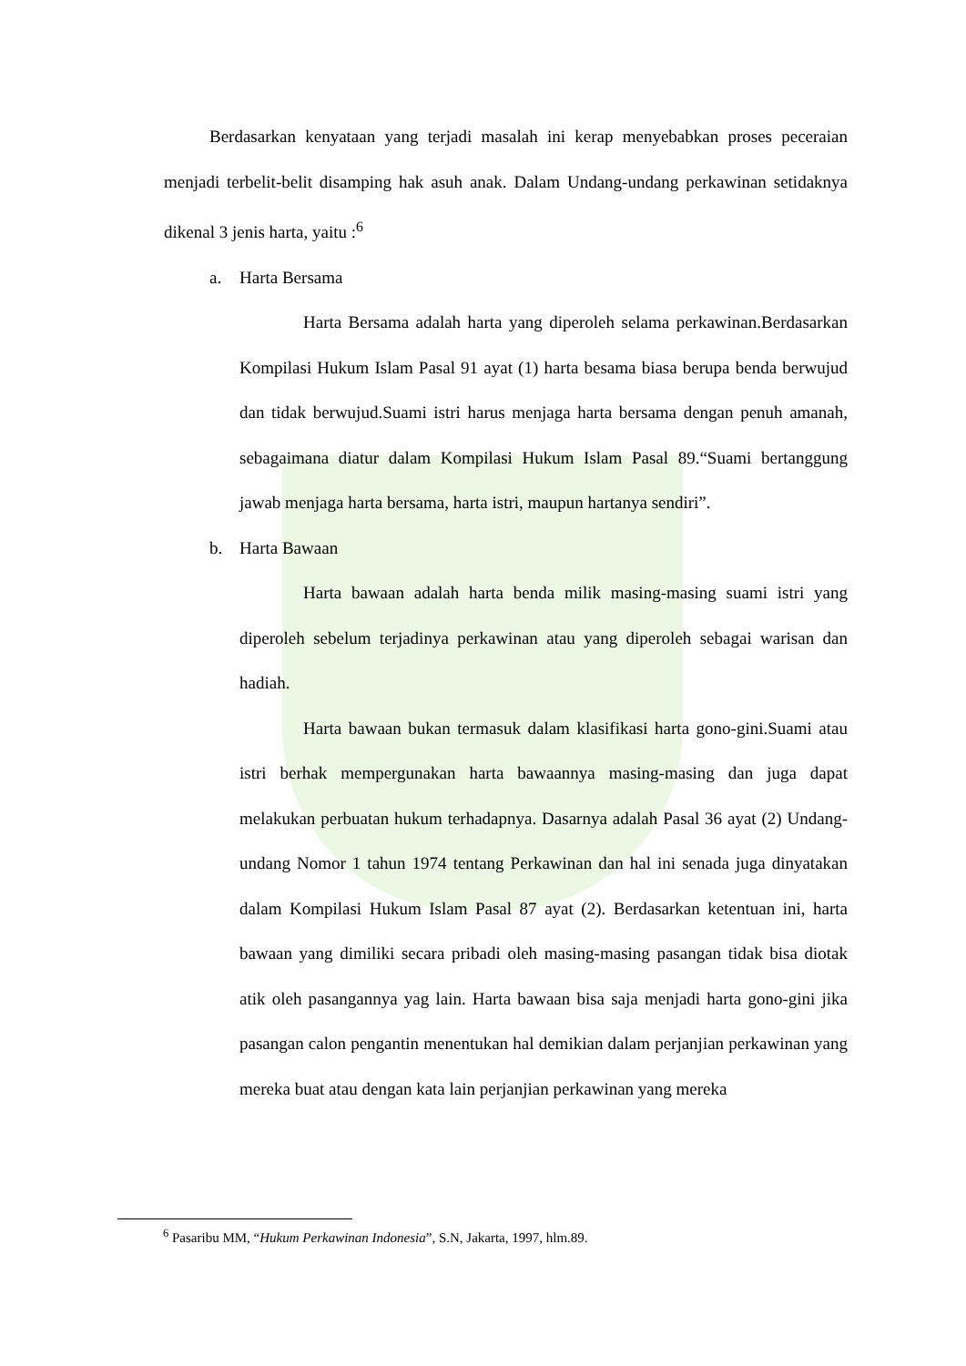Berdasarkan kenyataan yang terjadi masalah ini kerap menyebabkan proses peceraian menjadi terbelit-belit disamping hak asuh anak. Dalam Undang-undang perkawinan setidaknya dikenal 3 jenis harta, yaitu :<sup>6</sup>
a. Harta Bersama
Harta Bersama adalah harta yang diperoleh selama perkawinan.Berdasarkan Kompilasi Hukum Islam Pasal 91 ayat (1) harta besama biasa berupa benda berwujud dan tidak berwujud.Suami istri harus menjaga harta bersama dengan penuh amanah, sebagaimana diatur dalam Kompilasi Hukum Islam Pasal 89.“Suami bertanggung jawab menjaga harta bersama, harta istri, maupun hartanya sendiri”.
b. Harta Bawaan
Harta bawaan adalah harta benda milik masing-masing suami istri yang diperoleh sebelum terjadinya perkawinan atau yang diperoleh sebagai warisan dan hadiah.
Harta bawaan bukan termasuk dalam klasifikasi harta gono-gini.Suami atau istri berhak mempergunakan harta bawaannya masing-masing dan juga dapat melakukan perbuatan hukum terhadapnya. Dasarnya adalah Pasal 36 ayat (2) Undang-undang Nomor 1 tahun 1974 tentang Perkawinan dan hal ini senada juga dinyatakan dalam Kompilasi Hukum Islam Pasal 87 ayat (2). Berdasarkan ketentuan ini, harta bawaan yang dimiliki secara pribadi oleh masing-masing pasangan tidak bisa diotak atik oleh pasangannya yag lain. Harta bawaan bisa saja menjadi harta gono-gini jika pasangan calon pengantin menentukan hal demikian dalam perjanjian perkawinan yang mereka buat atau dengan kata lain perjanjian perkawinan yang mereka
<sup>6</sup> Pasaribu MM, “Hukum Perkawinan Indonesia”, S.N, Jakarta, 1997, hlm.89.